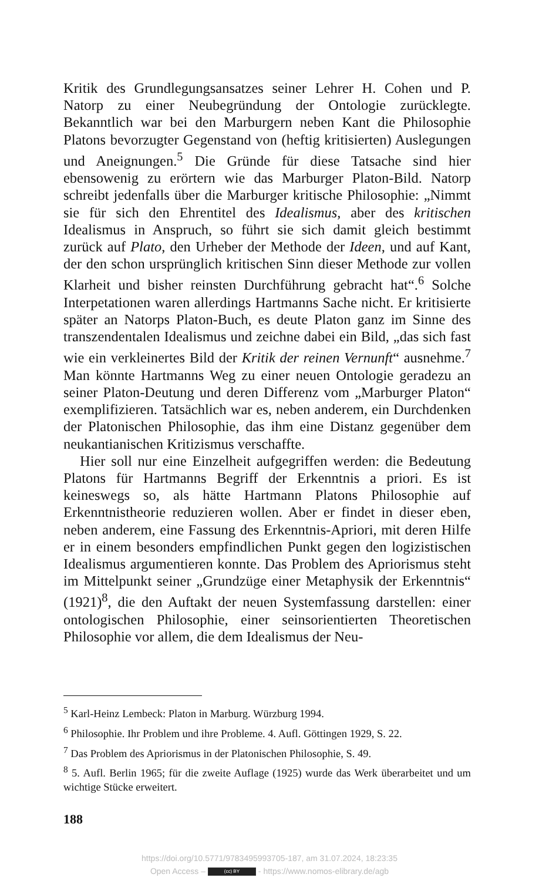Kritik des Grundlegungsansatzes seiner Lehrer H. Cohen und P. Natorp zu einer Neubegründung der Ontologie zurücklegte. Bekanntlich war bei den Marburgern neben Kant die Philosophie Platons bevorzugter Gegenstand von (heftig kritisierten) Auslegungen und Aneignungen.<sup>5</sup> Die Gründe für diese Tatsache sind hier ebensowenig zu erörtern wie das Marburger Platon-Bild. Natorp schreibt jedenfalls über die Marburger kritische Philosophie: „Nimmt sie für sich den Ehrentitel des Idealismus, aber des kritischen Idealismus in Anspruch, so führt sie sich damit gleich bestimmt zurück auf Plato, den Urheber der Methode der Ideen, und auf Kant, der den schon ursprünglich kritischen Sinn dieser Methode zur vollen Klarheit und bisher reinsten Durchführung gebracht hat“.<sup>6</sup> Solche Interpetationen waren allerdings Hartmanns Sache nicht. Er kritisierte später an Natorps Platon-Buch, es deute Platon ganz im Sinne des transzendentalen Idealismus und zeichne dabei ein Bild, „das sich fast wie ein verkleinertes Bild der Kritik der reinen Vernunft“ ausnehme.<sup>7</sup> Man könnte Hartmanns Weg zu einer neuen Ontologie geradezu an seiner Platon-Deutung und deren Differenz vom „Marburger Platon“ exemplifizieren. Tatsächlich war es, neben anderem, ein Durchdenken der Platonischen Philosophie, das ihm eine Distanz gegenüber dem neukantianischen Kritizismus verschaffte.
Hier soll nur eine Einzelheit aufgegriffen werden: die Bedeutung Platons für Hartmanns Begriff der Erkenntnis a priori. Es ist keineswegs so, als hätte Hartmann Platons Philosophie auf Erkenntnistheorie reduzieren wollen. Aber er findet in dieser eben, neben anderem, eine Fassung des Erkenntnis-Apriori, mit deren Hilfe er in einem besonders empfindlichen Punkt gegen den logizistischen Idealismus argumentieren konnte. Das Problem des Apriorismus steht im Mittelpunkt seiner „Grundzüge einer Metaphysik der Erkenntnis“ (1921)<sup>8</sup>, die den Auftakt der neuen Systemfassung darstellen: einer ontologischen Philosophie, einer seinsorientierten Theoretischen Philosophie vor allem, die dem Idealismus der Neu-
<sup>5</sup> Karl-Heinz Lembeck: Platon in Marburg. Würzburg 1994.
<sup>6</sup> Philosophie. Ihr Problem und ihre Probleme. 4. Aufl. Göttingen 1929, S. 22.
<sup>7</sup> Das Problem des Apriorismus in der Platonischen Philosophie, S. 49.
<sup>8</sup> 5. Aufl. Berlin 1965; für die zweite Auflage (1925) wurde das Werk überarbeitet und um wichtige Stücke erweitert.
188
https://doi.org/10.5771/9783495993705-187, am 31.07.2024, 18:23:35
Open Access – (cc) BY - https://www.nomos-elibrary.de/agb